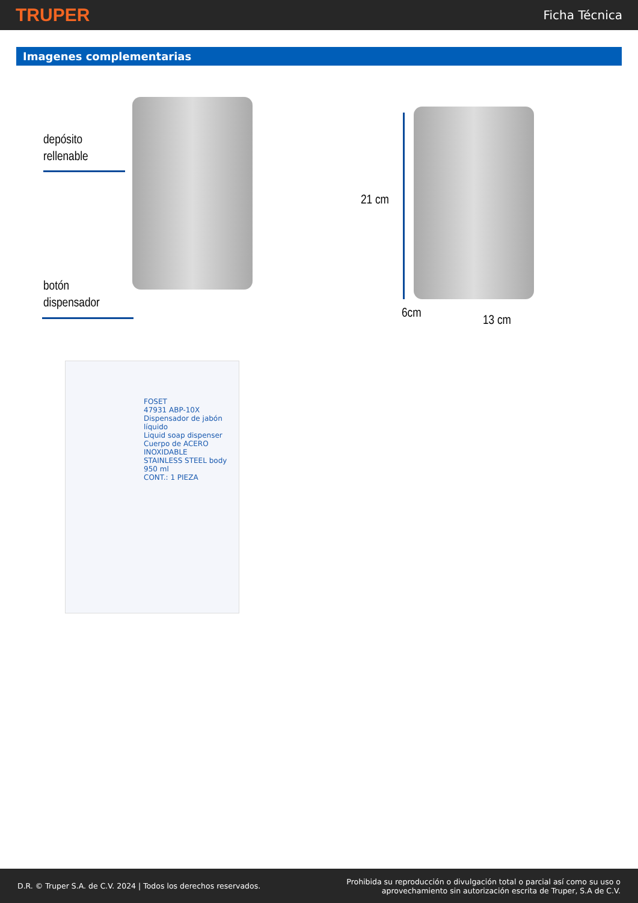TRUPER
Ficha Técnica
Imagenes complementarias
depósito
rellenable
botón
dispensador
21 cm
6cm 13 cm
FOSET
47931 ABP-10X
Dispensador de jabón líquido
Liquid soap dispenser
Cuerpo de ACERO INOXIDABLE
STAINLESS STEEL body
950 ml
CONT.: 1 PIEZA
D.R. © Truper S.A. de C.V. 2024 | Todos los derechos reservados.
Prohibida su reproducción o divulgación total o parcial así como su uso o
aprovechamiento sin autorización escrita de Truper, S.A de C.V.